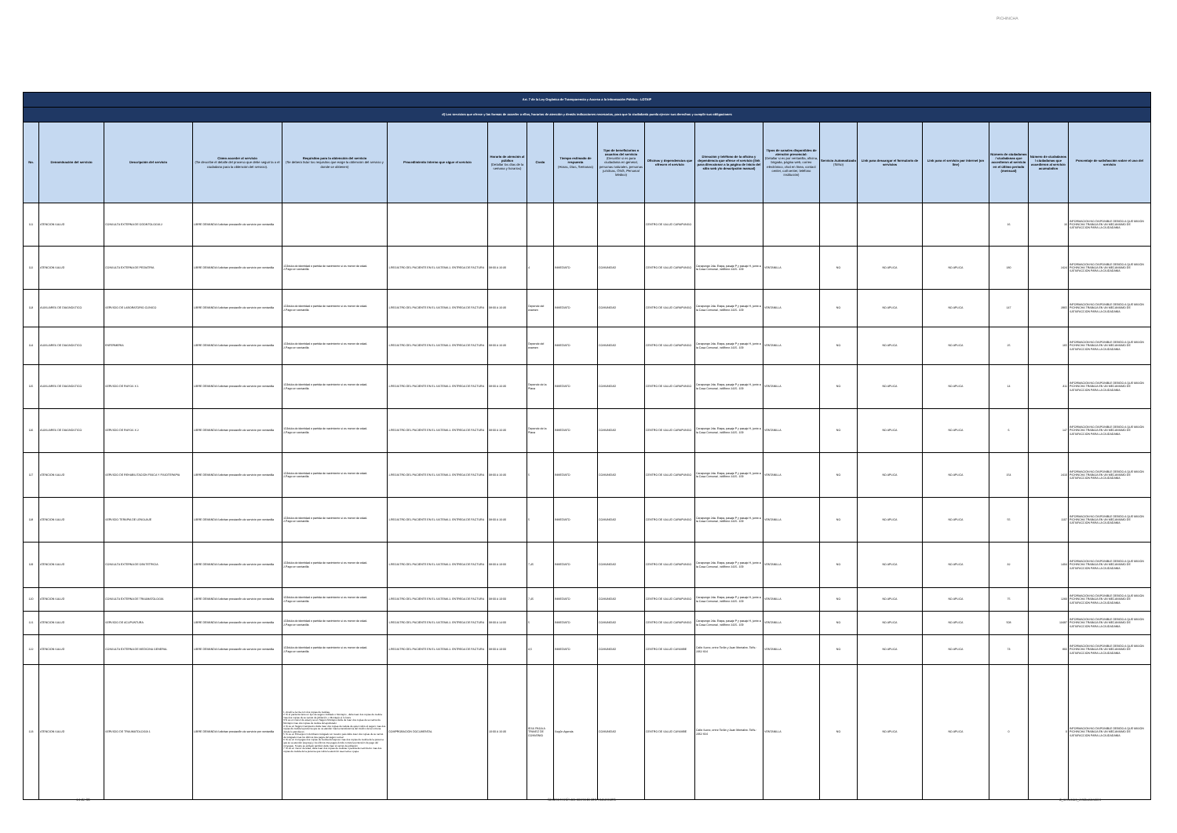PICHINCHA
| Art. 7 de la Ley Orgánica de Transparencia y Acceso a la Información Pública - LOTAIP | | | | | | | | | | | | | | | | | | |
| d) Los servicios que ofrece y las formas de acceder a ellos, horarios de atención y demás indicaciones necesarias, para que la ciudadanía pueda ejercer sus derechos y cumplir sus obligaciones | | | | | | | | | | | | | | | | | | |
| No. | Denominación del servicio | Descripción del servicio | Cómo acceder al servicio (Se describe el detalle del proceso que debe seguir la o el ciudadano para la obtención del servicio). | Requisitos para la obtención del servicio (Se deberá listar los requisitos que exige la obtención del servicio y donde se obtienen) | Procedimiento interno que sigue el servicio | Horario de atención al público (Detallar los días de la semana y horarios) | Costo | Tiempo estimado de respuesta (Horas, Días, Semanas) | Tipo de beneficiarios o usuarios del servicio (Describir si es para ciudadanía en general, personas naturales, personas jurídicas, ONG, Personal Médico) | Oficinas y dependencias que ofrecen el servicio | Dirección y teléfono de la oficina y dependencia que ofrece el servicio (link para direccionar a la página de inicio del sitio web y/o descripción manual) | Tipos de canales disponibles de atención presencial: (Detallar si es por ventanilla, oficina, brigada, página web, correo electrónico, chat en línea, contact center, call center, teléfono institución) | Servicio Automatizado (Si/No) | Link para descargar el formulario de servicios | Link para el servicio por internet (on line) | Número de ciudadanos / ciudadanas que accedieron al servicio en el último período (mensual) | Número de ciudadanos / ciudadanas que accedieron al servicio acumulativo | Porcentaje de satisfacción sobre el uso del servicio |
| 111 | ATENCIÓN SALUD | CONSULTA EXTERNA DE ODONTOLOGÍA 2 | LIBRE DEMANDA:Solicitan prestación de servicio por ventanilla | | | | | | | CENTRO DE SALUD CARAPUNGO | | | | | | 16 | 16 | INFORMACIÓN NO DISPONIBLE DEBIDO A QUE MISIÓN PICHINCHA TRABAJA EN UN MECANISMO DE SATISFACCIÓN PARA LA CIUDADANÍA |
| 112 | ATENCIÓN SALUD | CONSULTA EXTERNA DE PEDIATRÍA | LIBRE DEMANDA:Solicitan prestación de servicio por ventanilla | 1Cédula de identidad o partida de nacimiento si es menor de edad. 2.Pago en ventanilla | 1.REGISTRO DEL PACIENTE EN EL SISTEMA 2. ENTREGA DE FACTURA | 08:00 A 16:30 | 4 | INMEDIATO | COMUNIDAD | CENTRO DE SALUD CARAPUNGO | Carapungo 2da. Etapa, pasaje P y pasaje H, junto a la Casa Comunal , teléfono 2425- 109 | VENTANILLA | NO | NO APLICA | NO APLICA | 180 | 2424 | INFORMACIÓN NO DISPONIBLE DEBIDO A QUE MISIÓN PICHINCHA TRABAJA EN UN MECANISMO DE SATISFACCIÓN PARA LA CIUDADANÍA |
| 113 | AUXILIARES DE DIAGNÓSTICO | SERVICIO DE LABORATORIO CLÍNICO | LIBRE DEMANDA:Solicitan prestación de servicio por ventanilla | 1Cédula de identidad o partida de nacimiento si es menor de edad. 2.Pago en ventanilla | 1.REGISTRO DEL PACIENTE EN EL SISTEMA 2. ENTREGA DE FACTURA | 08:00 A 16:30 | Depende del examen | INMEDIATO | COMUNIDAD | CENTRO DE SALUD CARAPUNGO | Carapungo 2da. Etapa, pasaje P y pasaje H, junto a la Casa Comunal , teléfono 2425- 109 | VENTANILLA | NO | NO APLICA | NO APLICA | 147 | 2965 | INFORMACIÓN NO DISPONIBLE DEBIDO A QUE MISIÓN PICHINCHA TRABAJA EN UN MECANISMO DE SATISFACCIÓN PARA LA CIUDADANÍA |
| 114 | AUXILIARES DE DIAGNÓSTICO | ENFERMERIA | LIBRE DEMANDA:Solicitan prestación de servicio por ventanilla | 1Cédula de identidad o partida de nacimiento si es menor de edad. 2.Pago en ventanilla | 1.REGISTRO DEL PACIENTE EN EL SISTEMA 2. ENTREGA DE FACTURA | 08:00 A 16:30 | Depende del examen | INMEDIATO | COMUNIDAD | CENTRO DE SALUD CARAPUNGO | Carapungo 2da. Etapa, pasaje P y pasaje H, junto a la Casa Comunal , teléfono 2425- 109 | VENTANILLA | NO | NO APLICA | NO APLICA | 25 | 165 | INFORMACIÓN NO DISPONIBLE DEBIDO A QUE MISIÓN PICHINCHA TRABAJA EN UN MECANISMO DE SATISFACCIÓN PARA LA CIUDADANÍA |
| 115 | AUXILIARES DE DIAGNÓSTICO | SERVICIO DE RAYOS X 1 | LIBRE DEMANDA:Solicitan prestación de servicio por ventanilla | 1Cédula de identidad o partida de nacimiento si es menor de edad. 2.Pago en ventanilla | 1.REGISTRO DEL PACIENTE EN EL SISTEMA 2. ENTREGA DE FACTURA | 08:00 A 16:30 | Depende de la Placa | INMEDIATO | COMUNIDAD | CENTRO DE SALUD CARAPUNGO | Carapungo 2da. Etapa, pasaje P y pasaje H, junto a la Casa Comunal , teléfono 2425- 109 | VENTANILLA | NO | NO APLICA | NO APLICA | 14 | 311 | INFORMACIÓN NO DISPONIBLE DEBIDO A QUE MISIÓN PICHINCHA TRABAJA EN UN MECANISMO DE SATISFACCIÓN PARA LA CIUDADANÍA |
| 116 | AUXILIARES DE DIAGNÓSTICO | SERVICIO DE RAYOS X 2 | LIBRE DEMANDA:Solicitan prestación de servicio por ventanilla | 1Cédula de identidad o partida de nacimiento si es menor de edad. 2.Pago en ventanilla | 1.REGISTRO DEL PACIENTE EN EL SISTEMA 2. ENTREGA DE FACTURA | 08:00 A 16:30 | Depende de la Placa | INMEDIATO | COMUNIDAD | CENTRO DE SALUD CARAPUNGO | Carapungo 2da. Etapa, pasaje P y pasaje H, junto a la Casa Comunal , teléfono 2425- 109 | VENTANILLA | NO | NO APLICA | NO APLICA | 6 | 147 | INFORMACIÓN NO DISPONIBLE DEBIDO A QUE MISIÓN PICHINCHA TRABAJA EN UN MECANISMO DE SATISFACCIÓN PARA LA CIUDADANÍA |
| 117 | ATENCIÓN SALUD | SERVICIO DE REHABILITACIÓN FÍSICA Y FISIOTERAPIA | LIBRE DEMANDA:Solicitan prestación de servicio por ventanilla | 1Cédula de identidad o partida de nacimiento si es menor de edad. 2.Pago en ventanilla | 1.REGISTRO DEL PACIENTE EN EL SISTEMA 2. ENTREGA DE FACTURA | 08:00 A 16:30 | 5 | INMEDIATO | COMUNIDAD | CENTRO DE SALUD CARAPUNGO | Carapungo 2da. Etapa, pasaje P y pasaje H, junto a la Casa Comunal , teléfono 2425- 109 | VENTANILLA | NO | NO APLICA | NO APLICA | 154 | 2410 | INFORMACIÓN NO DISPONIBLE DEBIDO A QUE MISIÓN PICHINCHA TRABAJA EN UN MECANISMO DE SATISFACCIÓN PARA LA CIUDADANÍA |
| 118 | ATENCIÓN SALUD | SERVICIO TERAPIA DE LENGUAJE | LIBRE DEMANDA:Solicitan prestación de servicio por ventanilla | 1Cédula de identidad o partida de nacimiento si es menor de edad. 2.Pago en ventanilla | 1.REGISTRO DEL PACIENTE EN EL SISTEMA 2. ENTREGA DE FACTURA | 08:00 A 16:30 | 5 | INMEDIATO | COMUNIDAD | CENTRO DE SALUD CARAPUNGO | Carapungo 2da. Etapa, pasaje P y pasaje H, junto a la Casa Comunal , teléfono 2425- 109 | VENTANILLA | NO | NO APLICA | NO APLICA | 55 | 1107 | INFORMACIÓN NO DISPONIBLE DEBIDO A QUE MISIÓN PICHINCHA TRABAJA EN UN MECANISMO DE SATISFACCIÓN PARA LA CIUDADANÍA |
| 119 | ATENCIÓN SALUD | CONSULTA EXTERNA DE OBSTETRICIA | LIBRE DEMANDA:Solicitan prestación de servicio por ventanilla | 1Cédula de identidad o partida de nacimiento si es menor de edad. 2.Pago en ventanilla | 1.REGISTRO DEL PACIENTE EN EL SISTEMA 2. ENTREGA DE FACTURA | 08:00 A 10:00 | 7,45 | INMEDIATO | COMUNIDAD | CENTRO DE SALUD CARAPUNGO | Carapungo 2da. Etapa, pasaje P y pasaje H, junto a la Casa Comunal , teléfono 2425- 109 | VENTANILLA | NO | NO APLICA | NO APLICA | 32 | 1404 | INFORMACIÓN NO DISPONIBLE DEBIDO A QUE MISIÓN PICHINCHA TRABAJA EN UN MECANISMO DE SATISFACCIÓN PARA LA CIUDADANÍA |
| 120 | ATENCIÓN SALUD | CONSULTA EXTERNA DE TRAUMATOLOGÍA | LIBRE DEMANDA:Solicitan prestación de servicio por ventanilla | 1Cédula de identidad o partida de nacimiento si es menor de edad. 2.Pago en ventanilla | 1.REGISTRO DEL PACIENTE EN EL SISTEMA 2. ENTREGA DE FACTURA | 08:00 A 10:00 | 7,45 | INMEDIATO | COMUNIDAD | CENTRO DE SALUD CARAPUNGO | Carapungo 2da. Etapa, pasaje P y pasaje H, junto a la Casa Comunal , teléfono 2425- 109 | VENTANILLA | NO | NO APLICA | NO APLICA | 75 | 1283 | INFORMACIÓN NO DISPONIBLE DEBIDO A QUE MISIÓN PICHINCHA TRABAJA EN UN MECANISMO DE SATISFACCIÓN PARA LA CIUDADANÍA |
| 121 | ATENCIÓN SALUD | SERVICIO DE ACUPUNTURA | LIBRE DEMANDA:Solicitan prestación de servicio por ventanilla | 1Cédula de identidad o partida de nacimiento si es menor de edad. 2.Pago en ventanilla | 1.REGISTRO DEL PACIENTE EN EL SISTEMA 2. ENTREGA DE FACTURA | 08:00 A 14:00 | 5 | INMEDIATO | COMUNIDAD | CENTRO DE SALUD CARAPUNGO | Carapungo 2da. Etapa, pasaje P y pasaje H, junto a la Casa Comunal , teléfono 2425- 109 | VENTANILLA | NO | NO APLICA | NO APLICA | 508 | 13497 | INFORMACIÓN NO DISPONIBLE DEBIDO A QUE MISIÓN PICHINCHA TRABAJA EN UN MECANISMO DE SATISFACCIÓN PARA LA CIUDADANÍA |
| 122 | ATENCIÓN SALUD | CONSULTA EXTERNA DE MEDICINA GENERAL | LIBRE DEMANDA:Solicitan prestación de servicio por ventanilla | 1Cédula de identidad o partida de nacimiento si es menor de edad. 2.Pago en ventanilla | 1.REGISTRO DEL PACIENTE EN EL SISTEMA 2. ENTREGA DE FACTURA | 08:00 A 10:00 | 3,5 | INMEDIATO | COMUNIDAD | CENTRO DE SALUD CAYAMBE | Calle Sucre, entre Terán y Juan Montalvo. Telfs.: 2362 824 | VENTANILLA | NO | NO APLICA | NO APLICA | 73 | 866 | INFORMACIÓN NO DISPONIBLE DEBIDO A QUE MISIÓN PICHINCHA TRABAJA EN UN MECANISMO DE SATISFACCIÓN PARA LA CIUDADANÍA |
| 123 | ATENCIÓN SALUD | SERVICIO DE TRAUMATOLOGÍA 1 | LIBRE DEMANDA:Solicitan prestación de servicio por ventanilla | 1. Acudir a la cita con dos copias de cedulas 2. Si el paciente tiene un tipo de seguro Jubilado o Montepio , debe traer dos copias de cedula mas dos copias de su carnet de jubilación, o Montepio si lo fuere 3 Si es un menor de edad y es un Seguro Montepio debe de traer dos copias de su carnet de Montepio mas dos copias de cedula del apoderado 4. Si es un Seguro Campesino debe traer dos copias de cedula de quien cubre el seguro mas dos copias de cedula la persona que se va atender más la transferencia del médico de la comuna donde lo atendieron. 5. Si es un Extranjero Colombiano refugiado en nuestro país debe traer dos copias de su carnet de refugiado mas los últimos tres pagos del seguro social 6. Si es un Conyugue dos copias de cedula del esposo mas dos copias de cedula de la persona que se va atender (esposa) y los últimos tres pagos donde conste la extensión de pago del conyugue. Si este es jubilado también debe traer el carnet de jubilación 7. Si es un menor de edad, debe traer dos copias de cedulas o partida de nacimiento mas dos copias de cedula de la persona que cubre la atención sea mama o papa | COMPROBACIÓN DOCUMENTAL | 10:00 A 16:30 | IESS PAGA A TRAVEZ DE CONVENIO | Según Agenda | COMUNIDAD | CENTRO DE SALUD CAYAMBE | Calle Sucre, entre Terán y Juan Montalvo. Telfs.: 2362 824 | VENTANILLA | NO | NO APLICA | NO APLICA | 0 | 0 | INFORMACIÓN NO DISPONIBLE DEBIDO A QUE MISIÓN PICHINCHA TRABAJA EN UN MECANISMO DE SATISFACCIÓN PARA LA CIUDADANÍA |
14 de 33 SECRETARÍA DE DERECHOS HUMANOS d_servicios_institucionales